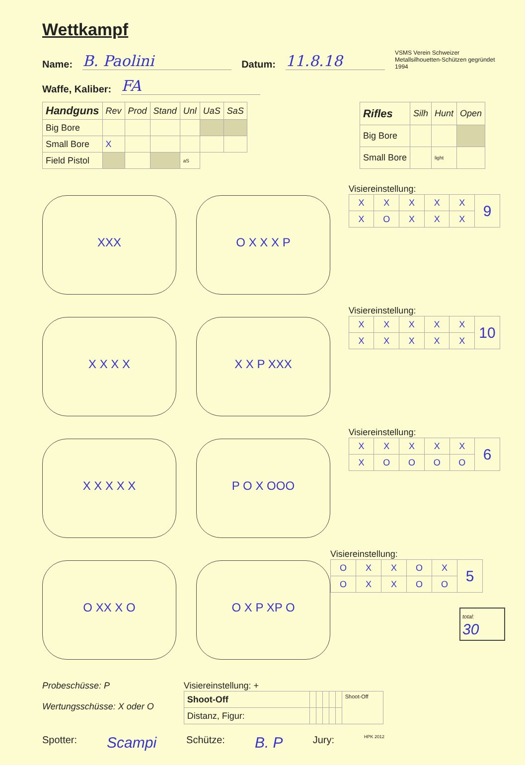Wettkampf
Name: B. Paolini Datum: 11.8.18 VSMS Verein Schweizer Metallsilhouetten-Schützen gegründet 1994
Waffe, Kaliber: FA
| Handguns | Rev | Prod | Stand | Unl | UaS | SaS |
| --- | --- | --- | --- | --- | --- | --- |
| Big Bore | | | | | | |
| Small Bore | X | | | | | |
| Field Pistol | | | | aS | | |
| Rifles | Silh | Hunt | Open |
| --- | --- | --- | --- |
| Big Bore | | | |
| Small Bore | | light | |
XXX O X X X P
Visiereinstellung:
| X | X | X | X | X | 9 |
| X | O | X | X | X | |
X X X X X X P XXX
Visiereinstellung:
| X | X | X | X | X | 10 |
| X | X | X | X | X | |
X X X X X P O X OOO
Visiereinstellung:
| X | X | X | X | X | 6 |
| X | O | O | O | O | |
O XX X O O X P XP O
Visiereinstellung:
| O | X | X | O | X | 5 |
| O | X | X | O | O | |
total:
30
Probeschüsse: P
Wertungsschüsse: X oder O
Visiereinstellung: +
| Shoot-Off | | | | | | Shoot-Off |
| Distanz, Figur: | | | | | | |
Spotter: Scampi Schütze: B. P Jury: HPK 2012